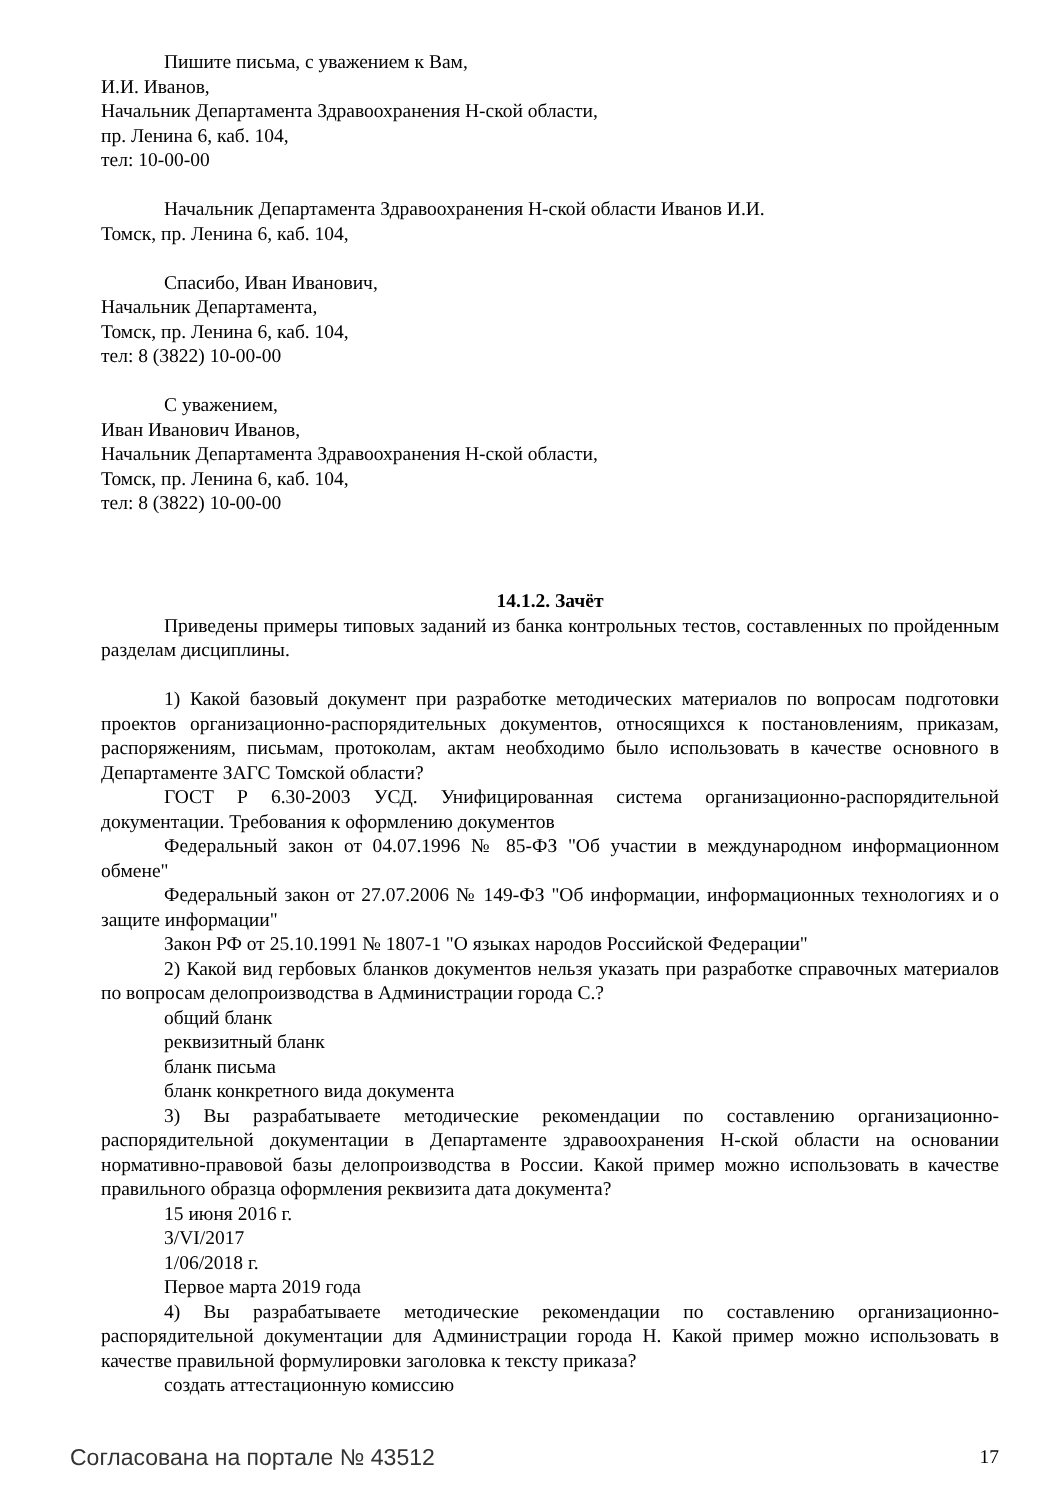Пишите письма, с уважением к Вам,
И.И. Иванов,
Начальник Департамента Здравоохранения Н-ской области,
пр. Ленина 6, каб. 104,
тел: 10-00-00
Начальник Департамента Здравоохранения Н-ской области Иванов И.И.
Томск, пр. Ленина 6, каб. 104,
Спасибо, Иван Иванович,
Начальник Департамента,
Томск, пр. Ленина 6, каб. 104,
тел: 8 (3822) 10-00-00
С уважением,
Иван Иванович Иванов,
Начальник Департамента Здравоохранения Н-ской области,
Томск, пр. Ленина 6, каб. 104,
тел: 8 (3822) 10-00-00
14.1.2. Зачёт
Приведены примеры типовых заданий из банка контрольных тестов, составленных по пройденным разделам дисциплины.
1) Какой базовый документ при разработке методических материалов по вопросам подготовки проектов организационно-распорядительных документов, относящихся к постановлениям, приказам, распоряжениям, письмам, протоколам, актам необходимо было использовать в качестве основного в Департаменте ЗАГС Томской области?
ГОСТ Р 6.30-2003 УСД. Унифицированная система организационно-распорядительной документации. Требования к оформлению документов
Федеральный закон от 04.07.1996 № 85-ФЗ "Об участии в международном информационном обмене"
Федеральный закон от 27.07.2006 № 149-ФЗ "Об информации, информационных технологиях и о защите информации"
Закон РФ от 25.10.1991 № 1807-1 "О языках народов Российской Федерации"
2) Какой вид гербовых бланков документов нельзя указать при разработке справочных материалов по вопросам делопроизводства в Администрации города С.?
общий бланк
реквизитный бланк
бланк письма
бланк конкретного вида документа
3) Вы разрабатываете методические рекомендации по составлению организационно-распорядительной документации в Департаменте здравоохранения Н-ской области на основании нормативно-правовой базы делопроизводства в России. Какой пример можно использовать в качестве правильного образца оформления реквизита дата документа?
15 июня 2016 г.
3/VI/2017
1/06/2018 г.
Первое марта 2019 года
4) Вы разрабатываете методические рекомендации по составлению организационно-распорядительной документации для Администрации города Н. Какой пример можно использовать в качестве правильной формулировки заголовка к тексту приказа?
создать аттестационную комиссию
Согласована на портале № 43512 17